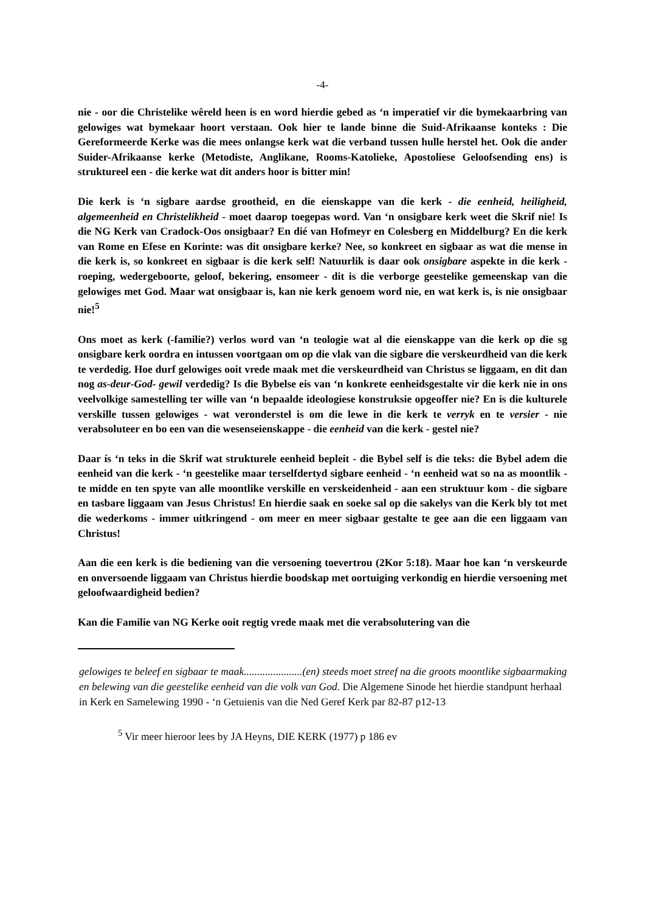-4-
nie - oor die Christelike wêreld heen is en word hierdie gebed as ‘n imperatief vir die bymekaarbring van gelowiges wat bymekaar hoort verstaan. Ook hier te lande binne die Suid-Afrikaanse konteks : Die Gereformeerde Kerke was die mees onlangse kerk wat die verband tussen hulle herstel het. Ook die ander Suider-Afrikaanse kerke (Metodiste, Anglikane, Rooms-Katolieke, Apostoliese Geloofsending ens) is struktureel een - die kerke wat dit anders hoor is bitter min!
Die kerk is ‘n sigbare aardse grootheid, en die eienskappe van die kerk - die eenheid, heiligheid, algemeenheid en Christelikheid - moet daarop toegepas word. Van ‘n onsigbare kerk weet die Skrif nie! Is die NG Kerk van Cradock-Oos onsigbaar? En dié van Hofmeyr en Colesberg en Middelburg? En die kerk van Rome en Efese en Korinte: was dit onsigbare kerke? Nee, so konkreet en sigbaar as wat die mense in die kerk is, so konkreet en sigbaar is die kerk self! Natuurlik is daar ook onsigbare aspekte in die kerk - roeping, wedergeboorte, geloof, bekering, ensomeer - dit is die verborge geestelike gemeenskap van die gelowiges met God. Maar wat onsigbaar is, kan nie kerk genoem word nie, en wat kerk is, is nie onsigbaar nie!<sup>5</sup>
Ons moet as kerk (-familie?) verlos word van ‘n teologie wat al die eienskappe van die kerk op die sg onsigbare kerk oordra en intussen voortgaan om op die vlak van die sigbare die verskeurdheid van die kerk te verdedig. Hoe durf gelowiges ooit vrede maak met die verskeurdheid van Christus se liggaam, en dit dan nog as-deur-God- gewil verdedig? Is die Bybelse eis van ‘n konkrete eenheidsgestalte vir die kerk nie in ons veelvolkige samestelling ter wille van ‘n bepaalde ideologiese konstruksie opgeoffer nie? En is die kulturele verskille tussen gelowiges - wat veronderstel is om die lewe in die kerk te verryk en te versier - nie verabsoluteer en bo een van die wesenseienskappe - die eenheid van die kerk - gestel nie?
Daar ís ‘n teks in die Skrif wat strukturele eenheid bepleit - die Bybel self is die teks: die Bybel adem die eenheid van die kerk - ‘n geestelike maar terselfdertyd sigbare eenheid - ‘n eenheid wat so na as moontlik - te midde en ten spyte van alle moontlike verskille en verskeidenheid - aan een struktuur kom - die sigbare en tasbare liggaam van Jesus Christus! En hierdie saak en soeke sal op die sakelys van die Kerk bly tot met die wederkoms - immer uitkringend - om meer en meer sigbaar gestalte te gee aan die een liggaam van Christus!
Aan die een kerk is die bediening van die versoening toevertrou (2Kor 5:18). Maar hoe kan ‘n verskeurde en onversoende liggaam van Christus hierdie boodskap met oortuiging verkondig en hierdie versoening met geloofwaardigheid bedien?
Kan die Familie van NG Kerke ooit regtig vrede maak met die verabsolutering van die
gelowiges te beleef en sigbaar te maak......................(en) steeds moet streef na die groots moontlike sigbaarmaking en belewing van die geestelike eenheid van die volk van God. Die Algemene Sinode het hierdie standpunt herhaal in Kerk en Samelewing 1990 - ‘n Getuienis van die Ned Geref Kerk par 82-87 p12-13
<sup>5</sup> Vir meer hieroor lees by JA Heyns, DIE KERK (1977) p 186 ev